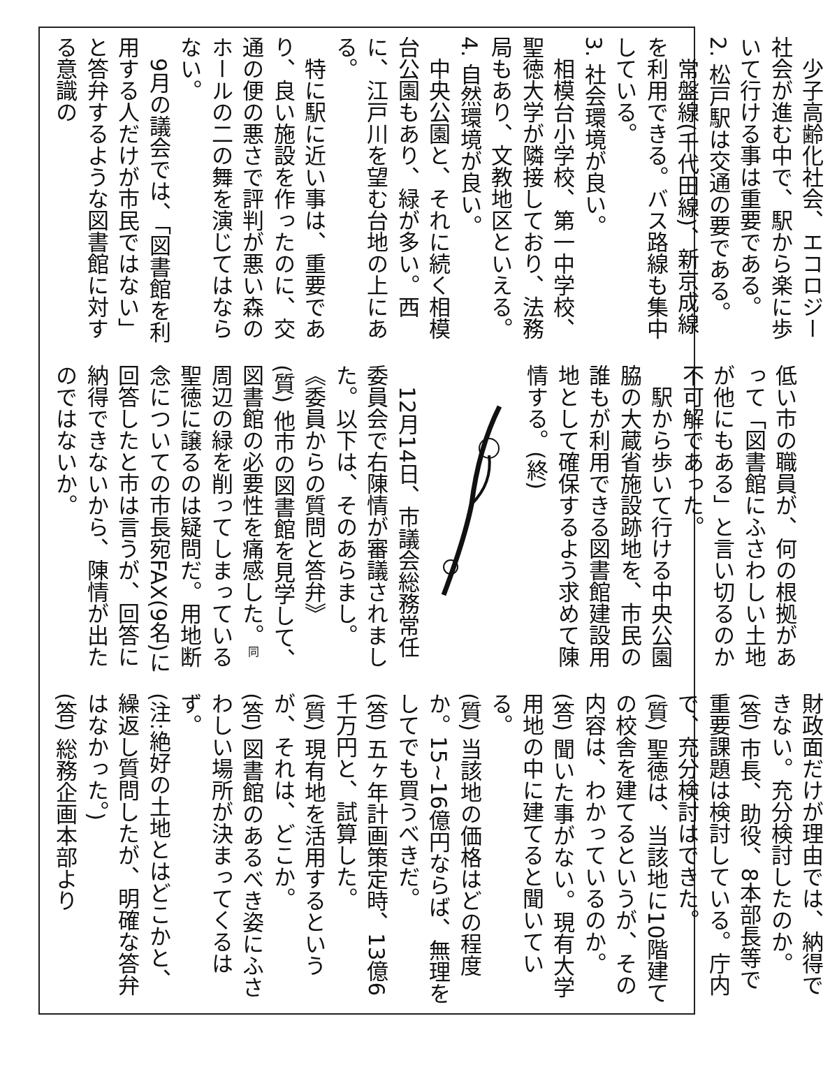少子高齢化社会、エコロジー社会が進む中で、駅から楽に歩いて行ける事は重要である。
2. 松戸駅は交通の要である。
常盤線(千代田線)、新京成線を利用できる。バス路線も集中している。
3. 社会環境が良い。
相模台小学校、第一中学校、聖徳大学が隣接しており、法務局もあり、文教地区といえる。
4. 自然環境が良い。
中央公園と、それに続く相模台公園もあり、緑が多い。西に、江戸川を望む台地の上にある。
特に駅に近い事は、重要であり、良い施設を作ったのに、交通の便の悪さで評判が悪い森のホールの二の舞を演じてはならない。
9月の議会では、「図書館を利用する人だけが市民ではない」と答弁するような図書館に対する意識の
低い市の職員が、何の根拠があって「図書館にふさわしい土地が他にもある」と言い切るのか不可解であった。
駅から歩いて行ける中央公園脇の大蔵省施設跡地を、市民の誰もが利用できる図書館建設用地として確保するよう求めて陳情する。(終)
12月14日、市議会総務常任委員会で右陳情が審議されました。以下は、そのあらまし。
《委員からの質問と答弁》
(質) 他市の図書館を見学して、図書館の必要性を痛感した。同 周辺の緑を削ってしまっている聖徳に譲るのは疑問だ。用地断念についての市長宛FAX(9名)に回答したと市は言うが、回答に納得できないから、陳情が出たのではないか。
財政面だけが理由では、納得できない。充分検討したのか。
(答) 市長、助役、8本部長等で重要課題は検討している。庁内で、充分検討はできた。
(質) 聖徳は、当該地に10階建ての校舎を建てるというが、その内容は、わかっているのか。
(答) 聞いた事がない。現有大学用地の中に建てると聞いている。
(質) 当該地の価格はどの程度か。15~16億円ならば、無理をしてでも買うべきだ。
(答) 五ヶ年計画策定時、13億6千万円と、試算した。
(質) 現有地を活用するというが、それは、どこか。
(答) 図書館のあるべき姿にふさわしい場所が決まってくるはず。
(注:絶好の土地とはどこかと、繰返し質問したが、明確な答弁はなかった。)
(答) 総務企画本部より